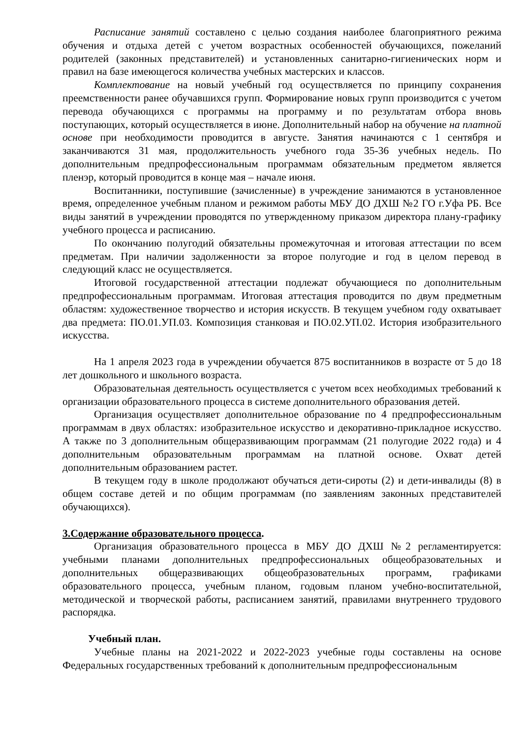Расписание занятий составлено с целью создания наиболее благоприятного режима обучения и отдыха детей с учетом возрастных особенностей обучающихся, пожеланий родителей (законных представителей) и установленных санитарно-гигиенических норм и правил на базе имеющегося количества учебных мастерских и классов.
Комплектование на новый учебный год осуществляется по принципу сохранения преемственности ранее обучавшихся групп. Формирование новых групп производится с учетом перевода обучающихся с программы на программу и по результатам отбора вновь поступающих, который осуществляется в июне. Дополнительный набор на обучение на платной основе при необходимости проводится в августе. Занятия начинаются с 1 сентября и заканчиваются 31 мая, продолжительность учебного года 35-36 учебных недель. По дополнительным предпрофессиональным программам обязательным предметом является пленэр, который проводится в конце мая – начале июня.
Воспитанники, поступившие (зачисленные) в учреждение занимаются в установленное время, определенное учебным планом и режимом работы МБУ ДО ДХШ №2 ГО г.Уфа РБ. Все виды занятий в учреждении проводятся по утвержденному приказом директора плану-графику учебного процесса и расписанию.
По окончанию полугодий обязательны промежуточная и итоговая аттестации по всем предметам. При наличии задолженности за второе полугодие и год в целом перевод в следующий класс не осуществляется.
Итоговой государственной аттестации подлежат обучающиеся по дополнительным предпрофессиональным программам. Итоговая аттестация проводится по двум предметным областям: художественное творчество и история искусств. В текущем учебном году охватывает два предмета: ПО.01.УП.03. Композиция станковая и ПО.02.УП.02. История изобразительного искусства.
На 1 апреля 2023 года в учреждении обучается 875 воспитанников в возрасте от 5 до 18 лет дошкольного и школьного возраста.
Образовательная деятельность осуществляется с учетом всех необходимых требований к организации образовательного процесса в системе дополнительного образования детей.
Организация осуществляет дополнительное образование по 4 предпрофессиональным программам в двух областях: изобразительное искусство и декоративно-прикладное искусство. А также по 3 дополнительным общеразвивающим программам (21 полугодие 2022 года) и 4 дополнительным образовательным программам на платной основе. Охват детей дополнительным образованием растет.
В текущем году в школе продолжают обучаться дети-сироты (2) и дети-инвалиды (8) в общем составе детей и по общим программам (по заявлениям законных представителей обучающихся).
3.Содержание образовательного процесса.
Организация образовательного процесса в МБУ ДО ДХШ №2 регламентируется: учебными планами дополнительных предпрофессиональных общеобразовательных и дополнительных общеразвивающих общеобразовательных программ, графиками образовательного процесса, учебным планом, годовым планом учебно-воспитательной, методической и творческой работы, расписанием занятий, правилами внутреннего трудового распорядка.
Учебный план.
Учебные планы на 2021-2022 и 2022-2023 учебные годы составлены на основе Федеральных государственных требований к дополнительным предпрофессиональным